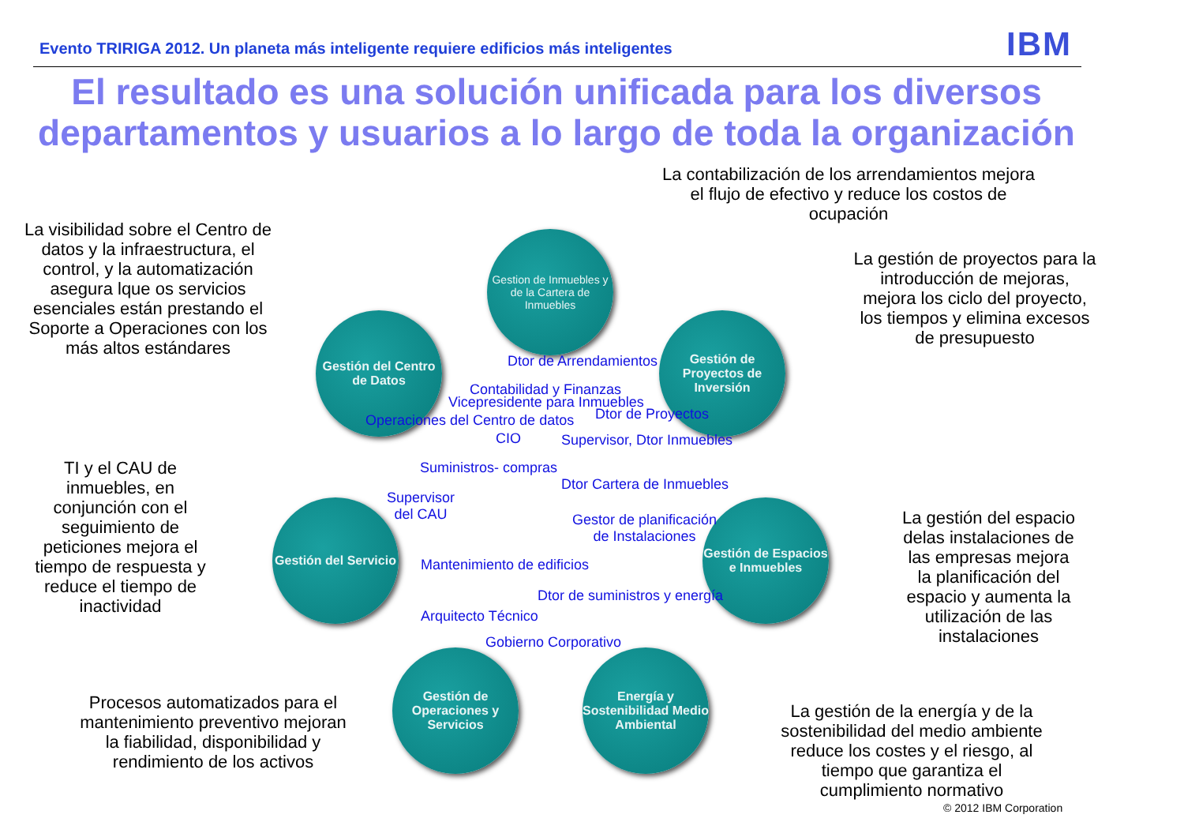Evento TRIRIGA 2012. Un planeta más inteligente requiere edificios más inteligentes
IBM
El resultado es una solución unificada para los diversos departamentos y usuarios a lo largo de toda la organización
La contabilización de los arrendamientos mejora el flujo de efectivo y reduce los costos de ocupación
La visibilidad sobre el Centro de datos y la infraestructura, el control, y la automatización asegura lque os servicios esenciales están prestando el Soporte a Operaciones con los más altos estándares
La gestión de proyectos para la introducción de mejoras, mejora los ciclo del proyecto, los tiempos y elimina excesos de presupuesto
Gestion de Inmuebles y de la Cartera de Inmuebles
Gestión del Centro de Datos
Gestión de Proyectos de Inversión
Gestión del Servicio
Gestión de Espacios e Inmuebles
Gestión de Operaciones y Servicios
Energía y Sostenibilidad Medio Ambiental
Dtor de Arrendamientos
Contabilidad y Finanzas
Vicepresidente para Inmuebles
Dtor de Proyectos
Operaciones del Centro de datos
CIO Supervisor, Dtor Inmuebles
Suministros- compras
Dtor Cartera de Inmuebles
Supervisor
del CAU
Gestor de planificación
de Instalaciones
Mantenimiento de edificios
Dtor de suministros y energía
Arquitecto Técnico
Gobierno Corporativo
TI y el CAU de inmuebles, en conjunción con el seguimiento de peticiones mejora el tiempo de respuesta y reduce el tiempo de inactividad
La gestión del espacio delas instalaciones de las empresas mejora la planificación del espacio y aumenta la utilización de las instalaciones
Procesos automatizados para el mantenimiento preventivo mejoran la fiabilidad, disponibilidad y rendimiento de los activos
La gestión de la energía y de la sostenibilidad del medio ambiente reduce los costes y el riesgo, al tiempo que garantiza el cumplimiento normativo
© 2012 IBM Corporation